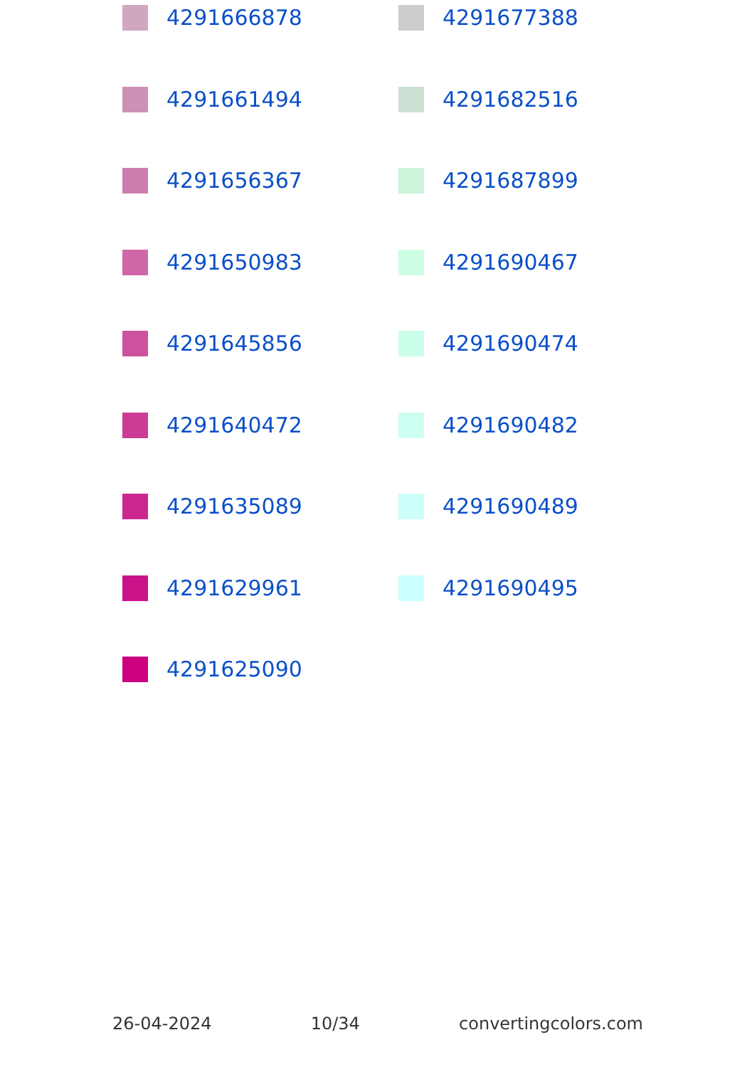4291666878
4291661494
4291656367
4291650983
4291645856
4291640472
4291635089
4291629961
4291625090
4291677388
4291682516
4291687899
4291690467
4291690474
4291690482
4291690489
4291690495
26-04-2024 10/34 convertingcolors.com